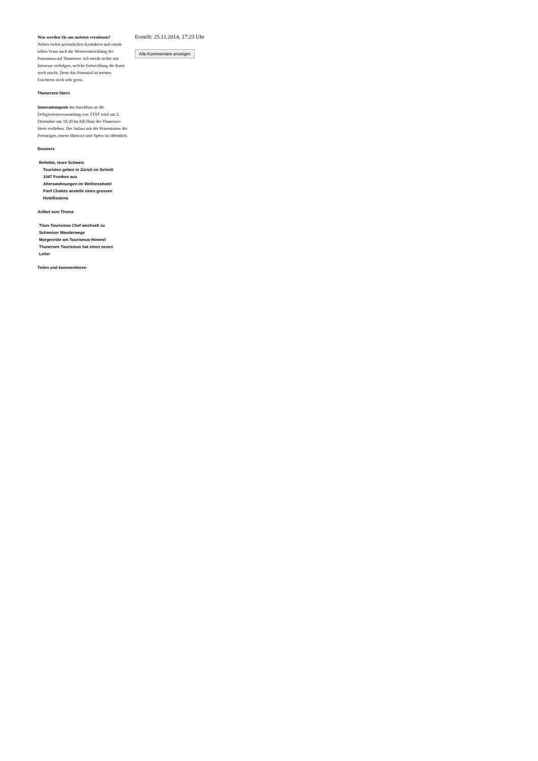Was werden Sie am meisten vermissen?
Neben vielen persönlichen Kontakten und einem tollen Team auch die Weiterentwicklung der Panoramacard Thunersee. Ich werde sicher mit Interesse verfolgen, welche Entwicklung die Karte noch macht. Denn das Potenzial ist meines Erachtens noch sehr gross.
Thunersee-Stern
Innovationspreis Im Anschluss an die Delegiertenversammlung von TTST wird am 2. Dezember um 18.30 im KKThun der Thunersee-Stern verliehen. Der Anlass mit der Präsentation der Preisträger, einem Showact und Apéro ist öffentlich.
Dossiers
Beliebte, teure Schweiz
Touristen geben in Zürich im Schnitt 1047 Franken aus
Alterswohnungen im Wellnesshotel
Fünf Chalets anstelle eines grossen Hotelkastens
Artikel zum Thema
Thun-Tourismus Chef wechselt zu Schweizer Wanderwege
Morgenröte am Tourismus-Himmel
Thunersee Tourismus hat einen neuen Leiter
Teilen und kommentieren
Erstellt: 25.11.2014, 17:23 Uhr
Alle Kommentare anzeigen